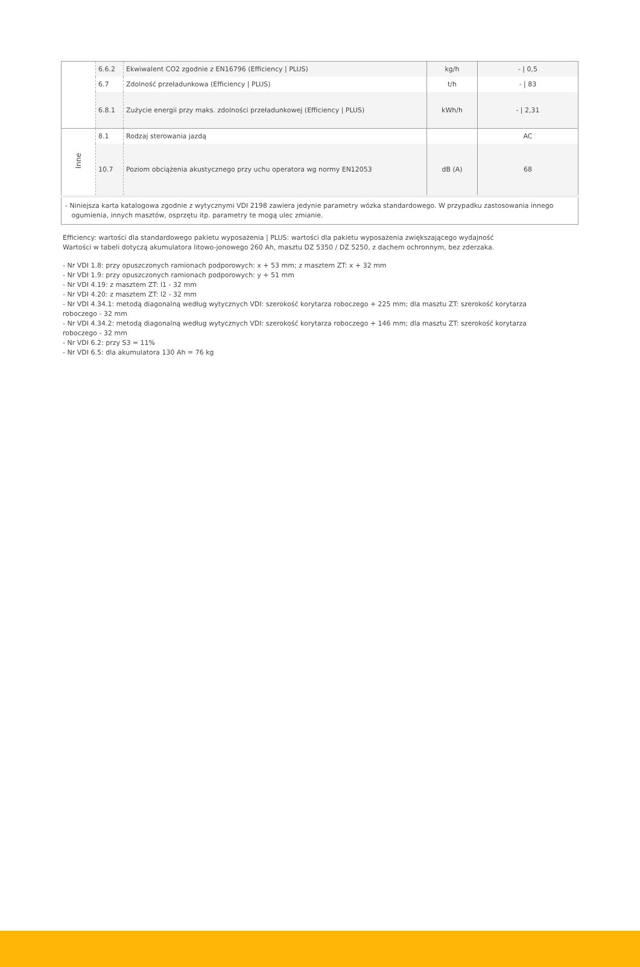| | 6.6.2 | Ekwiwalent CO2 zgodnie z EN16796 (Efficiency / PLUS) | kg/h | - / 0,5 |
| | 6.7 | Zdolność przeładunkowa (Efficiency / PLUS) | t/h | - / 83 |
| | 6.8.1 | Zużycie energii przy maks. zdolności przeładunkowej (Efficiency / PLUS) | kWh/h | - / 2,31 |
| Inne | 8.1 | Rodzaj sterowania jazdą | | AC |
| | 10.7 | Poziom obciążenia akustycznego przy uchu operatora wg normy EN12053 | dB (A) | 68 |
| - Niniejsza karta katalogowa zgodnie z wytycznymi VDI 2198 zawiera jedynie parametry wózka standardowego. W przypadku zastosowania innego ogumienia, innych masztów, osprzętu itp. parametry te mogą ulec zmianie. | | | | |
Efficiency: wartości dla standardowego pakietu wyposażenia | PLUS: wartości dla pakietu wyposażenia zwiększającego wydajność
Wartości w tabeli dotyczą akumulatora litowo-jonowego 260 Ah, masztu DZ 5350 / DZ 5250, z dachem ochronnym, bez zderzaka.
- Nr VDI 1.8: przy opuszczonych ramionach podporowych: x + 53 mm; z masztem ZT: x + 32 mm
- Nr VDI 1.9: przy opuszczonych ramionach podporowych: y + 51 mm
- Nr VDI 4.19: z masztem ZT: l1 - 32 mm
- Nr VDI 4.20: z masztem ZT: l2 - 32 mm
- Nr VDI 4.34.1: metodą diagonalną według wytycznych VDI: szerokość korytarza roboczego + 225 mm; dla masztu ZT: szerokość korytarza roboczego - 32 mm
- Nr VDI 4.34.2: metodą diagonalną według wytycznych VDI: szerokość korytarza roboczego + 146 mm; dla masztu ZT: szerokość korytarza roboczego - 32 mm
- Nr VDI 6.2: przy S3 = 11%
- Nr VDI 6.5: dla akumulatora 130 Ah = 76 kg